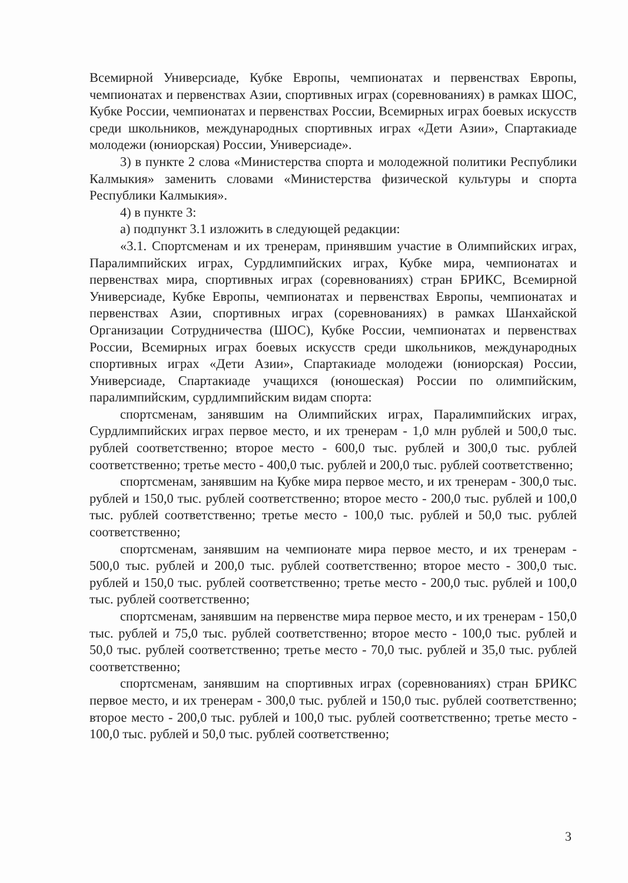Всемирной Универсиаде, Кубке Европы, чемпионатах и первенствах Европы, чемпионатах и первенствах Азии, спортивных играх (соревнованиях) в рамках ШОС, Кубке России, чемпионатах и первенствах России, Всемирных играх боевых искусств среди школьников, международных спортивных играх «Дети Азии», Спартакиаде молодежи (юниорская) России, Универсиаде».
3) в пункте 2 слова «Министерства спорта и молодежной политики Республики Калмыкия» заменить словами «Министерства физической культуры и спорта Республики Калмыкия».
4) в пункте 3:
а) подпункт 3.1 изложить в следующей редакции:
«3.1. Спортсменам и их тренерам, принявшим участие в Олимпийских играх, Паралимпийских играх, Сурдлимпийских играх, Кубке мира, чемпионатах и первенствах мира, спортивных играх (соревнованиях) стран БРИКС, Всемирной Универсиаде, Кубке Европы, чемпионатах и первенствах Европы, чемпионатах и первенствах Азии, спортивных играх (соревнованиях) в рамках Шанхайской Организации Сотрудничества (ШОС), Кубке России, чемпионатах и первенствах России, Всемирных играх боевых искусств среди школьников, международных спортивных играх «Дети Азии», Спартакиаде молодежи (юниорская) России, Универсиаде, Спартакиаде учащихся (юношеская) России по олимпийским, паралимпийским, сурдлимпийским видам спорта:
спортсменам, занявшим на Олимпийских играх, Паралимпийских играх, Сурдлимпийских играх первое место, и их тренерам - 1,0 млн рублей и 500,0 тыс. рублей соответственно; второе место - 600,0 тыс. рублей и 300,0 тыс. рублей соответственно; третье место - 400,0 тыс. рублей и 200,0 тыс. рублей соответственно;
спортсменам, занявшим на Кубке мира первое место, и их тренерам - 300,0 тыс. рублей и 150,0 тыс. рублей соответственно; второе место - 200,0 тыс. рублей и 100,0 тыс. рублей соответственно; третье место - 100,0 тыс. рублей и 50,0 тыс. рублей соответственно;
спортсменам, занявшим на чемпионате мира первое место, и их тренерам - 500,0 тыс. рублей и 200,0 тыс. рублей соответственно; второе место - 300,0 тыс. рублей и 150,0 тыс. рублей соответственно; третье место - 200,0 тыс. рублей и 100,0 тыс. рублей соответственно;
спортсменам, занявшим на первенстве мира первое место, и их тренерам - 150,0 тыс. рублей и 75,0 тыс. рублей соответственно; второе место - 100,0 тыс. рублей и 50,0 тыс. рублей соответственно; третье место - 70,0 тыс. рублей и 35,0 тыс. рублей соответственно;
спортсменам, занявшим на спортивных играх (соревнованиях) стран БРИКС первое место, и их тренерам - 300,0 тыс. рублей и 150,0 тыс. рублей соответственно; второе место - 200,0 тыс. рублей и 100,0 тыс. рублей соответственно; третье место - 100,0 тыс. рублей и 50,0 тыс. рублей соответственно;
3